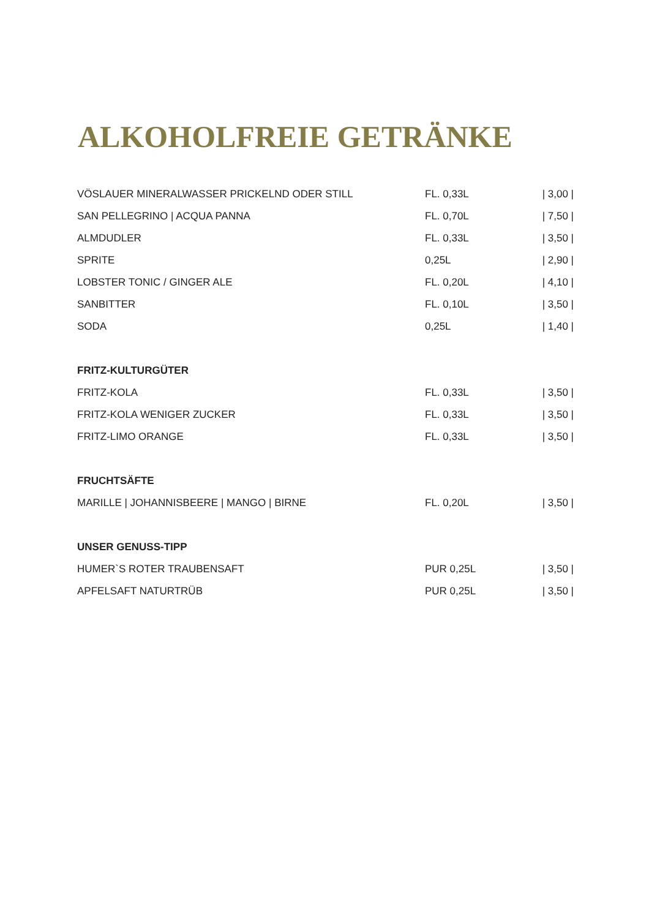ALKOHOLFREIE GETRÄNKE
| VÖSLAUER MINERALWASSER PRICKELND ODER STILL | FL. 0,33L | / 3,00 / |
| SAN PELLEGRINO / ACQUA PANNA | FL. 0,70L | / 7,50 / |
| ALMDUDLER | FL. 0,33L | / 3,50 / |
| SPRITE | 0,25L | / 2,90 / |
| LOBSTER TONIC / GINGER ALE | FL. 0,20L | / 4,10 / |
| SANBITTER | FL. 0,10L | / 3,50 / |
| SODA | 0,25L | / 1,40 / |
| FRITZ-KULTURGÜTER | | |
| FRITZ-KOLA | FL. 0,33L | / 3,50 / |
| FRITZ-KOLA WENIGER ZUCKER | FL. 0,33L | / 3,50 / |
| FRITZ-LIMO ORANGE | FL. 0,33L | / 3,50 / |
| FRUCHTSÄFTE | | |
| MARILLE / JOHANNISBEERE / MANGO / BIRNE | FL. 0,20L | / 3,50 / |
| UNSER GENUSS-TIPP | | |
| HUMER`S ROTER TRAUBENSAFT | PUR 0,25L | / 3,50 / |
| APFELSAFT NATURTRÜB | PUR 0,25L | / 3,50 / |